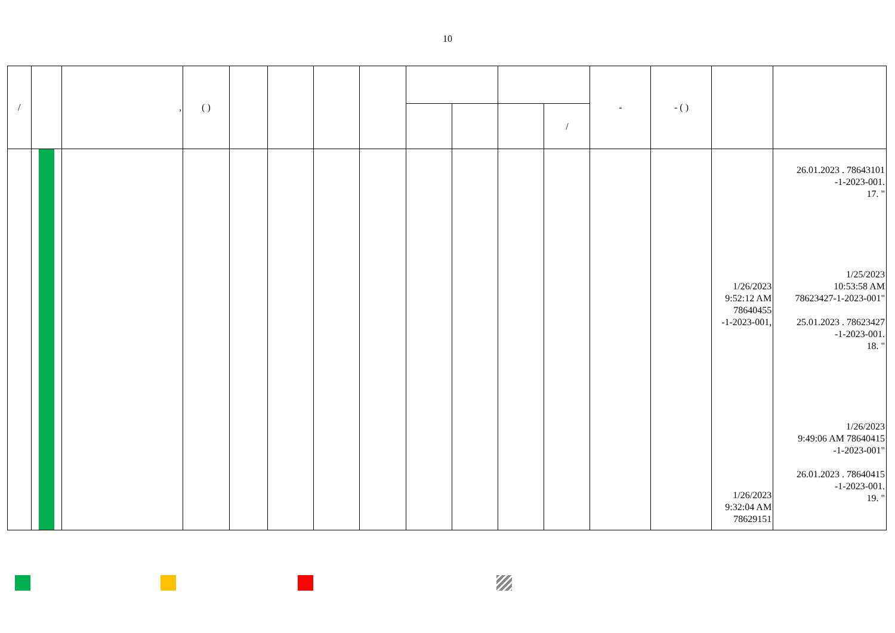10
| / | | , | ( ) | | | | | | | | | - | - ( ) | | |
| --- | --- | --- | --- | --- | --- | --- | --- | --- | --- | --- | --- | --- | --- | --- | --- |
| | | | | | | | | | | | / | | | | |
| | | | | | | | | | | | | | | 1/26/2023 9:52:12 AM 78640455 -1-2023-001, 1/26/2023 9:32:04 AM 78629151 | 26.01.2023 . 78643101 -1-2023-001. 17. " 1/25/2023 10:53:58 AM 78623427-1-2023-001" 25.01.2023 . 78623427 -1-2023-001. 18. " 1/26/2023 9:49:06 AM 78640415 -1-2023-001" 26.01.2023 . 78640415 -1-2023-001. 19. " |